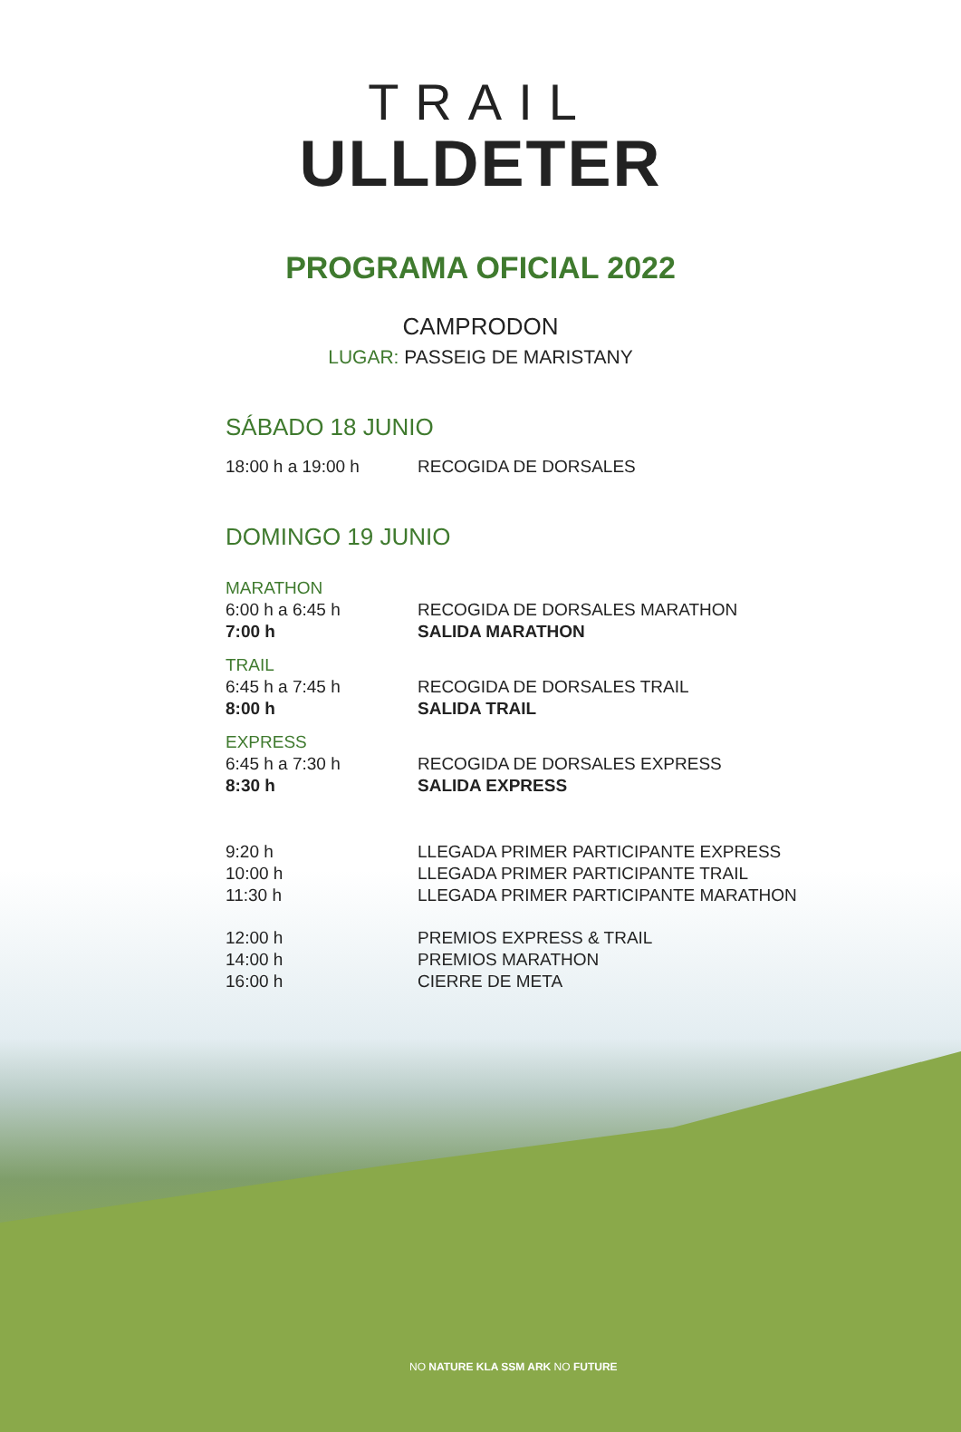TRAIL
ULLDETER
PROGRAMA OFICIAL 2022
CAMPRODON
LUGAR: PASSEIG DE MARISTANY
SÁBADO 18 JUNIO
| 18:00 h a 19:00 h | RECOGIDA DE DORSALES |
DOMINGO 19 JUNIO
| MARATHON | |
| 6:00 h a 6:45 h | RECOGIDA DE DORSALES MARATHON |
| 7:00 h | SALIDA MARATHON |
| TRAIL | |
| 6:45 h a 7:45 h | RECOGIDA DE DORSALES TRAIL |
| 8:00 h | SALIDA TRAIL |
| EXPRESS | |
| 6:45 h a 7:30 h | RECOGIDA DE DORSALES EXPRESS |
| 8:30 h | SALIDA EXPRESS |
| 9:20 h | LLEGADA PRIMER PARTICIPANTE EXPRESS |
| 10:00 h | LLEGADA PRIMER PARTICIPANTE TRAIL |
| 11:30 h | LLEGADA PRIMER PARTICIPANTE MARATHON |
| 12:00 h | PREMIOS EXPRESS & TRAIL |
| 14:00 h | PREMIOS MARATHON |
| 16:00 h | CIERRE DE META |
NO NATURE KLA SSM ARK NO FUTURE